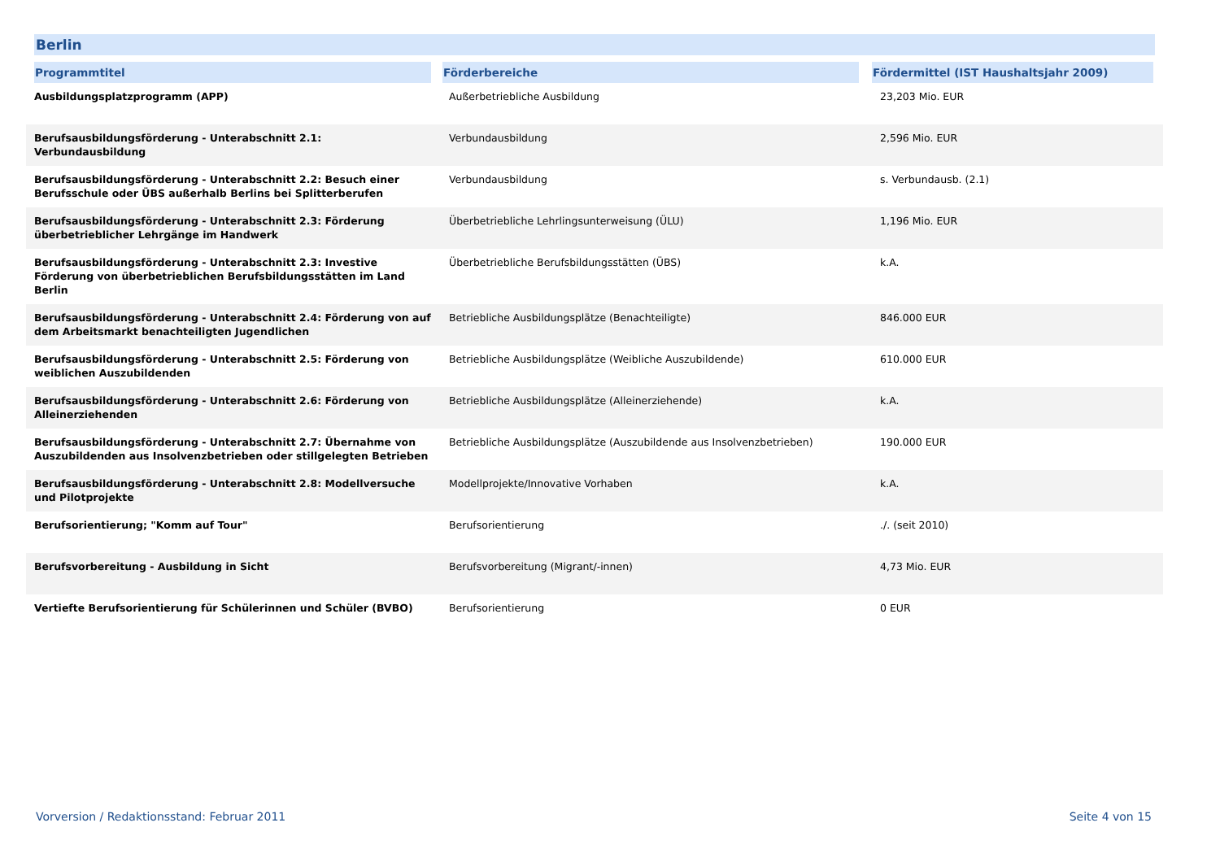Berlin
| Programmtitel | Förderbereiche | Fördermittel (IST Haushaltsjahr 2009) |
| --- | --- | --- |
| Ausbildungsplatzprogramm (APP) | Außerbetriebliche Ausbildung | 23,203 Mio. EUR |
| Berufsausbildungsförderung - Unterabschnitt 2.1: Verbundausbildung | Verbundausbildung | 2,596 Mio. EUR |
| Berufsausbildungsförderung - Unterabschnitt 2.2: Besuch einer Berufsschule oder ÜBS außerhalb Berlins bei Splitterberufen | Verbundausbildung | s. Verbundausb. (2.1) |
| Berufsausbildungsförderung - Unterabschnitt 2.3: Förderung überbetrieblicher Lehrgänge im Handwerk | Überbetriebliche Lehrlingsunterweisung (ÜLU) | 1,196 Mio. EUR |
| Berufsausbildungsförderung - Unterabschnitt 2.3: Investive Förderung von überbetrieblichen Berufsbildungsstätten im Land Berlin | Überbetriebliche Berufsbildungsstätten (ÜBS) | k.A. |
| Berufsausbildungsförderung - Unterabschnitt 2.4: Förderung von auf dem Arbeitsmarkt benachteiligten Jugendlichen | Betriebliche Ausbildungsplätze (Benachteiligte) | 846.000 EUR |
| Berufsausbildungsförderung - Unterabschnitt 2.5: Förderung von weiblichen Auszubildenden | Betriebliche Ausbildungsplätze (Weibliche Auszubildende) | 610.000 EUR |
| Berufsausbildungsförderung - Unterabschnitt 2.6: Förderung von Alleinerziehenden | Betriebliche Ausbildungsplätze (Alleinerziehende) | k.A. |
| Berufsausbildungsförderung - Unterabschnitt 2.7: Übernahme von Auszubildenden aus Insolvenzbetrieben oder stillgelegten Betrieben | Betriebliche Ausbildungsplätze (Auszubildende aus Insolvenzbetrieben) | 190.000 EUR |
| Berufsausbildungsförderung - Unterabschnitt 2.8: Modellversuche und Pilotprojekte | Modellprojekte/Innovative Vorhaben | k.A. |
| Berufsorientierung; "Komm auf Tour" | Berufsorientierung | ./. (seit 2010) |
| Berufsvorbereitung - Ausbildung in Sicht | Berufsvorbereitung (Migrant/-innen) | 4,73 Mio. EUR |
| Vertiefte Berufsorientierung für Schülerinnen und Schüler (BVBO) | Berufsorientierung | 0 EUR |
Vorversion / Redaktionsstand: Februar 2011
Seite 4 von 15